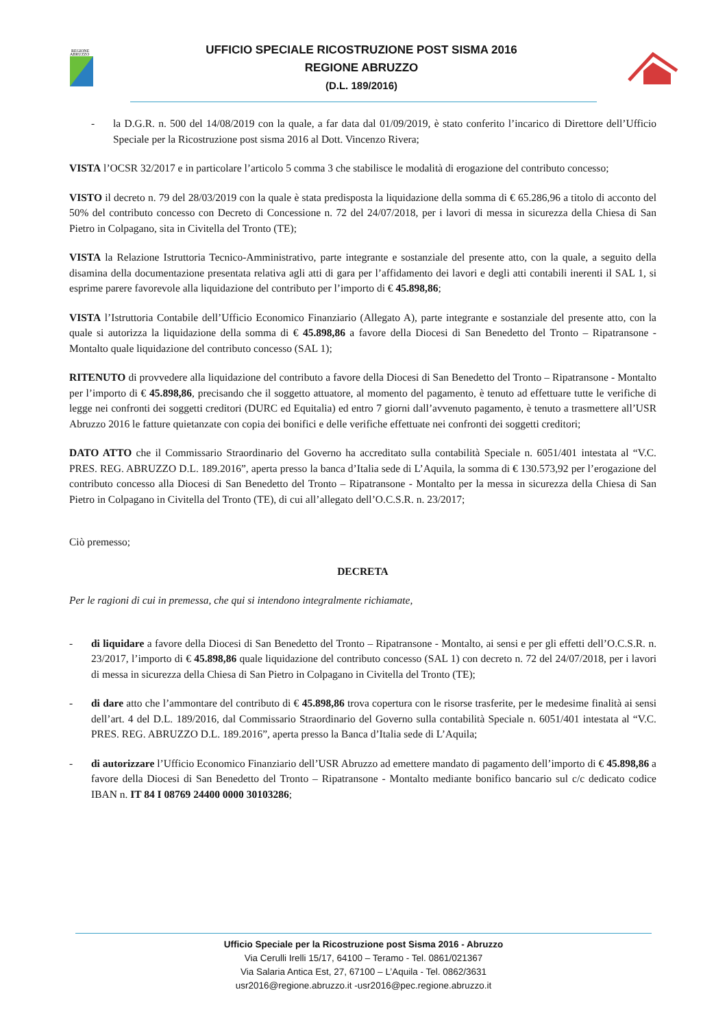REGIONE
ABRUZZO
UFFICIO SPECIALE RICOSTRUZIONE POST SISMA 2016
REGIONE ABRUZZO
(D.L. 189/2016)
- la D.G.R. n. 500 del 14/08/2019 con la quale, a far data dal 01/09/2019, è stato conferito l’incarico di Direttore dell’Ufficio Speciale per la Ricostruzione post sisma 2016 al Dott. Vincenzo Rivera;
VISTA l’OCSR 32/2017 e in particolare l’articolo 5 comma 3 che stabilisce le modalità di erogazione del contributo concesso;
VISTO il decreto n. 79 del 28/03/2019 con la quale è stata predisposta la liquidazione della somma di € 65.286,96 a titolo di acconto del 50% del contributo concesso con Decreto di Concessione n. 72 del 24/07/2018, per i lavori di messa in sicurezza della Chiesa di San Pietro in Colpagano, sita in Civitella del Tronto (TE);
VISTA la Relazione Istruttoria Tecnico-Amministrativo, parte integrante e sostanziale del presente atto, con la quale, a seguito della disamina della documentazione presentata relativa agli atti di gara per l’affidamento dei lavori e degli atti contabili inerenti il SAL 1, si esprime parere favorevole alla liquidazione del contributo per l’importo di € 45.898,86;
VISTA l’Istruttoria Contabile dell’Ufficio Economico Finanziario (Allegato A), parte integrante e sostanziale del presente atto, con la quale si autorizza la liquidazione della somma di € 45.898,86 a favore della Diocesi di San Benedetto del Tronto – Ripatransone - Montalto quale liquidazione del contributo concesso (SAL 1);
RITENUTO di provvedere alla liquidazione del contributo a favore della Diocesi di San Benedetto del Tronto – Ripatransone - Montalto per l’importo di € 45.898,86, precisando che il soggetto attuatore, al momento del pagamento, è tenuto ad effettuare tutte le verifiche di legge nei confronti dei soggetti creditori (DURC ed Equitalia) ed entro 7 giorni dall’avvenuto pagamento, è tenuto a trasmettere all’USR Abruzzo 2016 le fatture quietanzate con copia dei bonifici e delle verifiche effettuate nei confronti dei soggetti creditori;
DATO ATTO che il Commissario Straordinario del Governo ha accreditato sulla contabilità Speciale n. 6051/401 intestata al “V.C. PRES. REG. ABRUZZO D.L. 189.2016”, aperta presso la banca d’Italia sede di L’Aquila, la somma di € 130.573,92 per l’erogazione del contributo concesso alla Diocesi di San Benedetto del Tronto – Ripatransone - Montalto per la messa in sicurezza della Chiesa di San Pietro in Colpagano in Civitella del Tronto (TE), di cui all’allegato dell’O.C.S.R. n. 23/2017;
Ciò premesso;
DECRETA
Per le ragioni di cui in premessa, che qui si intendono integralmente richiamate,
- di liquidare a favore della Diocesi di San Benedetto del Tronto – Ripatransone - Montalto, ai sensi e per gli effetti dell’O.C.S.R. n. 23/2017, l’importo di € 45.898,86 quale liquidazione del contributo concesso (SAL 1) con decreto n. 72 del 24/07/2018, per i lavori di messa in sicurezza della Chiesa di San Pietro in Colpagano in Civitella del Tronto (TE);
- di dare atto che l’ammontare del contributo di € 45.898,86 trova copertura con le risorse trasferite, per le medesime finalità ai sensi dell’art. 4 del D.L. 189/2016, dal Commissario Straordinario del Governo sulla contabilità Speciale n. 6051/401 intestata al “V.C. PRES. REG. ABRUZZO D.L. 189.2016”, aperta presso la Banca d’Italia sede di L’Aquila;
- di autorizzare l’Ufficio Economico Finanziario dell’USR Abruzzo ad emettere mandato di pagamento dell’importo di € 45.898,86 a favore della Diocesi di San Benedetto del Tronto – Ripatransone - Montalto mediante bonifico bancario sul c/c dedicato codice IBAN n. IT 84 I 08769 24400 0000 30103286;
Ufficio Speciale per la Ricostruzione post Sisma 2016 - Abruzzo
Via Cerulli Irelli 15/17, 64100 – Teramo - Tel. 0861/021367
Via Salaria Antica Est, 27, 67100 – L’Aquila - Tel. 0862/3631
usr2016@regione.abruzzo.it -usr2016@pec.regione.abruzzo.it